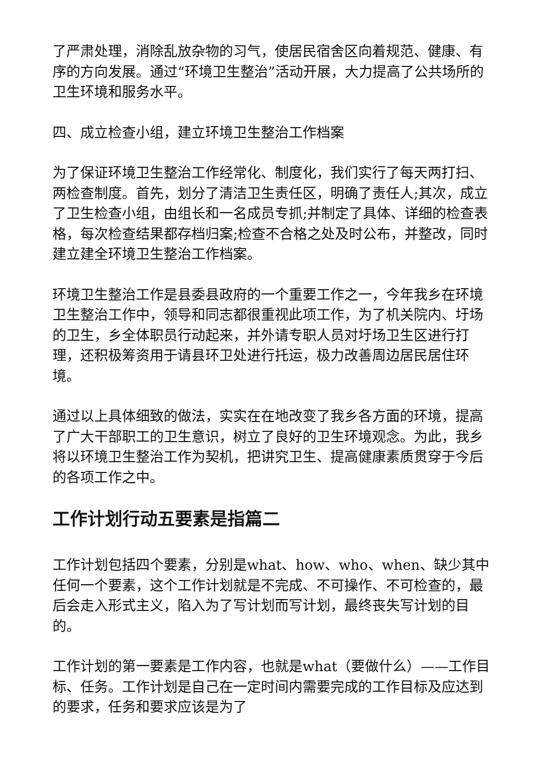了严肃处理，消除乱放杂物的习气，使居民宿舍区向着规范、健康、有序的方向发展。通过“环境卫生整治”活动开展，大力提高了公共场所的卫生环境和服务水平。
四、成立检查小组，建立环境卫生整治工作档案
为了保证环境卫生整治工作经常化、制度化，我们实行了每天两打扫、两检查制度。首先，划分了清洁卫生责任区，明确了责任人;其次，成立了卫生检查小组，由组长和一名成员专抓;并制定了具体、详细的检查表格，每次检查结果都存档归案;检查不合格之处及时公布，并整改，同时建立建全环境卫生整治工作档案。
环境卫生整治工作是县委县政府的一个重要工作之一，今年我乡在环境卫生整治工作中，领导和同志都很重视此项工作，为了机关院内、圩场的卫生，乡全体职员行动起来，并外请专职人员对圩场卫生区进行打理，还积极筹资用于请县环卫处进行托运，极力改善周边居民居住环境。
通过以上具体细致的做法，实实在在地改变了我乡各方面的环境，提高了广大干部职工的卫生意识，树立了良好的卫生环境观念。为此，我乡将以环境卫生整治工作为契机，把讲究卫生、提高健康素质贯穿于今后的各项工作之中。
工作计划行动五要素是指篇二
工作计划包括四个要素，分别是what、how、who、when、缺少其中任何一个要素，这个工作计划就是不完成、不可操作、不可检查的，最后会走入形式主义，陷入为了写计划而写计划，最终丧失写计划的目的。
工作计划的第一要素是工作内容，也就是what（要做什么）——工作目标、任务。工作计划是自己在一定时间内需要完成的工作目标及应达到的要求，任务和要求应该是为了